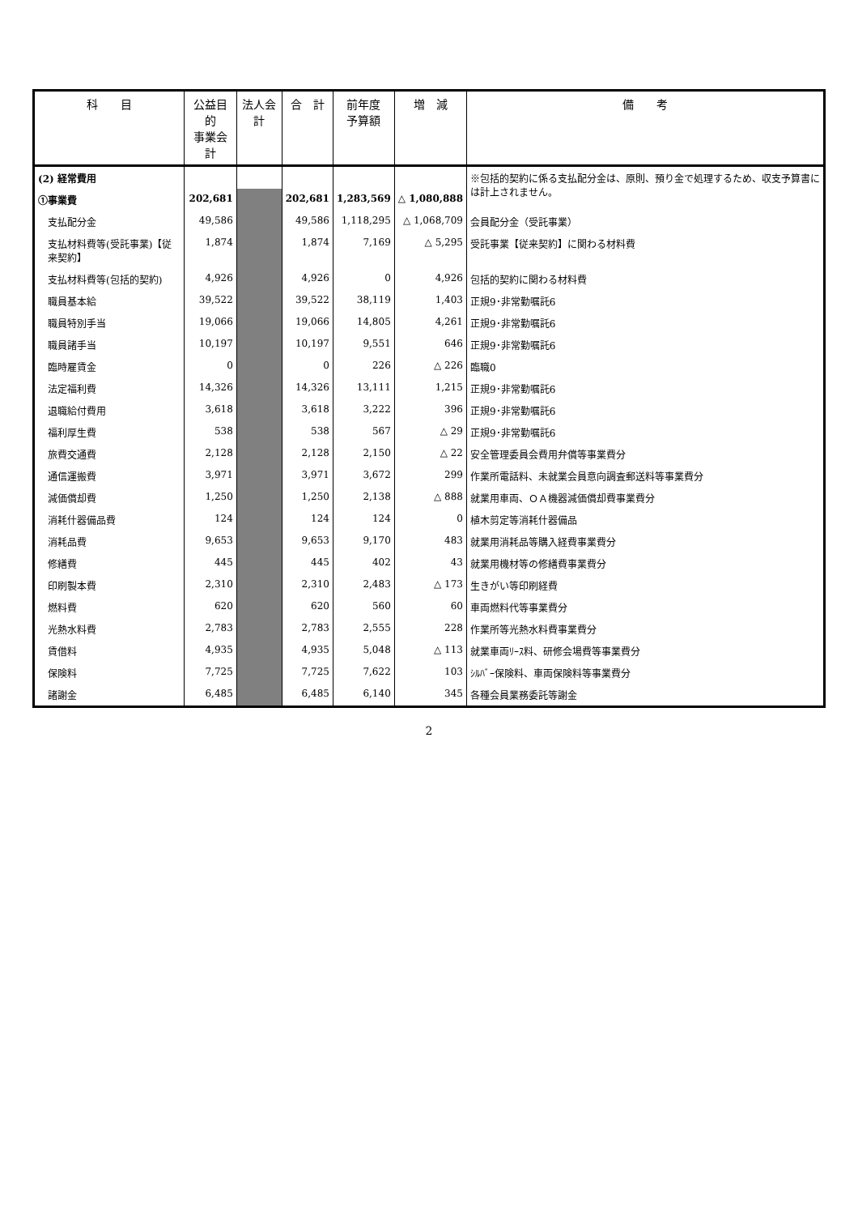| 科 目 | 公益目的 事業会計 | 法人会計 | 合 計 | 前年度 予算額 | 増 減 | 備 考 |
| --- | --- | --- | --- | --- | --- | --- |
| (2) 経常費用 | | | | | | ※包括的契約に係る支払配分金は、原則、預り金で処理するため、収支予算書には計上されません。 |
| ①事業費 | 202,681 | | 202,681 | 1,283,569 | △ 1,080,888 | |
| 支払配分金 | 49,586 | | 49,586 | 1,118,295 | △ 1,068,709 | 会員配分金（受託事業） |
| 支払材料費等(受託事業)【従来契約】 | 1,874 | | 1,874 | 7,169 | △ 5,295 | 受託事業【従来契約】に関わる材料費 |
| 支払材料費等(包括的契約) | 4,926 | | 4,926 | 0 | 4,926 | 包括的契約に関わる材料費 |
| 職員基本給 | 39,522 | | 39,522 | 38,119 | 1,403 | 正規9･非常勤嘱託6 |
| 職員特別手当 | 19,066 | | 19,066 | 14,805 | 4,261 | 正規9･非常勤嘱託6 |
| 職員諸手当 | 10,197 | | 10,197 | 9,551 | 646 | 正規9･非常勤嘱託6 |
| 臨時雇賃金 | 0 | | 0 | 226 | △ 226 | 臨職0 |
| 法定福利費 | 14,326 | | 14,326 | 13,111 | 1,215 | 正規9･非常勤嘱託6 |
| 退職給付費用 | 3,618 | | 3,618 | 3,222 | 396 | 正規9･非常勤嘱託6 |
| 福利厚生費 | 538 | | 538 | 567 | △ 29 | 正規9･非常勤嘱託6 |
| 旅費交通費 | 2,128 | | 2,128 | 2,150 | △ 22 | 安全管理委員会費用弁償等事業費分 |
| 通信運搬費 | 3,971 | | 3,971 | 3,672 | 299 | 作業所電話料、未就業会員意向調査郵送料等事業費分 |
| 減価償却費 | 1,250 | | 1,250 | 2,138 | △ 888 | 就業用車両、ＯＡ機器減価償却費事業費分 |
| 消耗什器備品費 | 124 | | 124 | 124 | 0 | 植木剪定等消耗什器備品 |
| 消耗品費 | 9,653 | | 9,653 | 9,170 | 483 | 就業用消耗品等購入経費事業費分 |
| 修繕費 | 445 | | 445 | 402 | 43 | 就業用機材等の修繕費事業費分 |
| 印刷製本費 | 2,310 | | 2,310 | 2,483 | △ 173 | 生きがい等印刷経費 |
| 燃料費 | 620 | | 620 | 560 | 60 | 車両燃料代等事業費分 |
| 光熱水料費 | 2,783 | | 2,783 | 2,555 | 228 | 作業所等光熱水料費事業費分 |
| 賃借料 | 4,935 | | 4,935 | 5,048 | △ 113 | 就業車両ﾘｰｽ料、研修会場費等事業費分 |
| 保険料 | 7,725 | | 7,725 | 7,622 | 103 | ｼﾙﾊﾞｰ保険料、車両保険料等事業費分 |
| 諸謝金 | 6,485 | | 6,485 | 6,140 | 345 | 各種会員業務委託等謝金 |
2